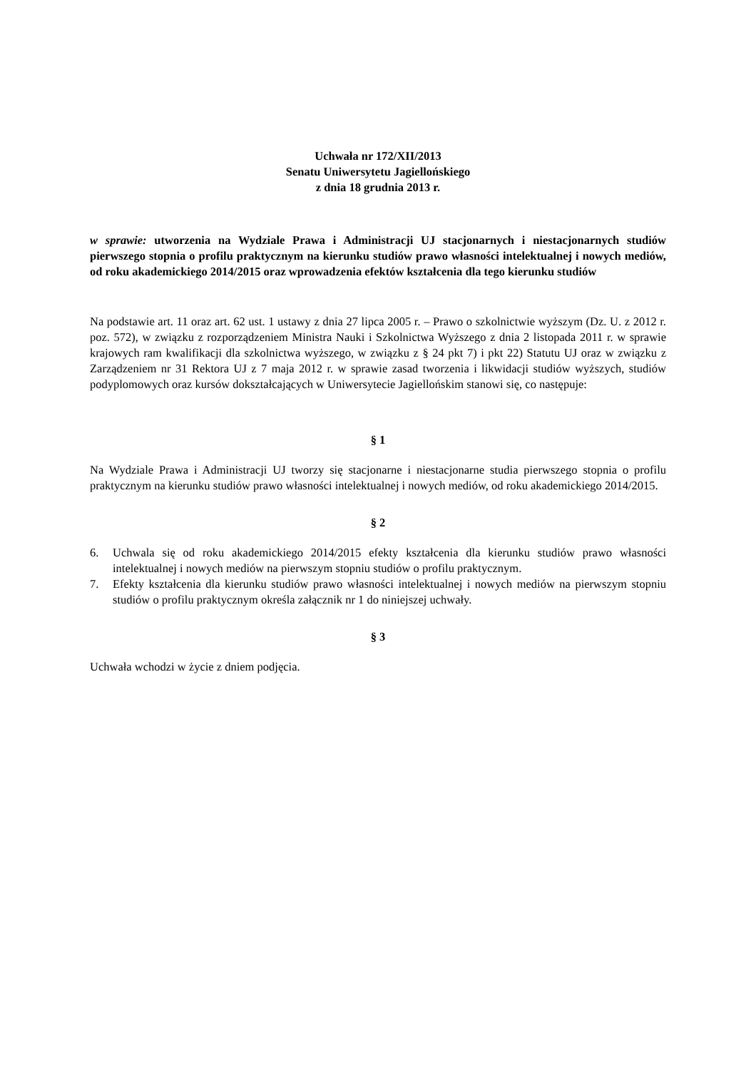Uchwała nr 172/XII/2013
Senatu Uniwersytetu Jagiellońskiego
z dnia 18 grudnia 2013 r.
w sprawie: utworzenia na Wydziale Prawa i Administracji UJ stacjonarnych i niestacjonarnych studiów pierwszego stopnia o profilu praktycznym na kierunku studiów prawo własności intelektualnej i nowych mediów, od roku akademickiego 2014/2015 oraz wprowadzenia efektów kształcenia dla tego kierunku studiów
Na podstawie art. 11 oraz art. 62 ust. 1 ustawy z dnia 27 lipca 2005 r. – Prawo o szkolnictwie wyższym (Dz. U. z 2012 r. poz. 572), w związku z rozporządzeniem Ministra Nauki i Szkolnictwa Wyższego z dnia 2 listopada 2011 r. w sprawie krajowych ram kwalifikacji dla szkolnictwa wyższego, w związku z § 24 pkt 7) i pkt 22) Statutu UJ oraz w związku z Zarządzeniem nr 31 Rektora UJ z 7 maja 2012 r. w sprawie zasad tworzenia i likwidacji studiów wyższych, studiów podyplomowych oraz kursów dokształcających w Uniwersytecie Jagiellońskim stanowi się, co następuje:
§ 1
Na Wydziale Prawa i Administracji UJ tworzy się stacjonarne i niestacjonarne studia pierwszego stopnia o profilu praktycznym na kierunku studiów prawo własności intelektualnej i nowych mediów, od roku akademickiego 2014/2015.
§ 2
6. Uchwala się od roku akademickiego 2014/2015 efekty kształcenia dla kierunku studiów prawo własności intelektualnej i nowych mediów na pierwszym stopniu studiów o profilu praktycznym.
7. Efekty kształcenia dla kierunku studiów prawo własności intelektualnej i nowych mediów na pierwszym stopniu studiów o profilu praktycznym określa załącznik nr 1 do niniejszej uchwały.
§ 3
Uchwała wchodzi w życie z dniem podjęcia.